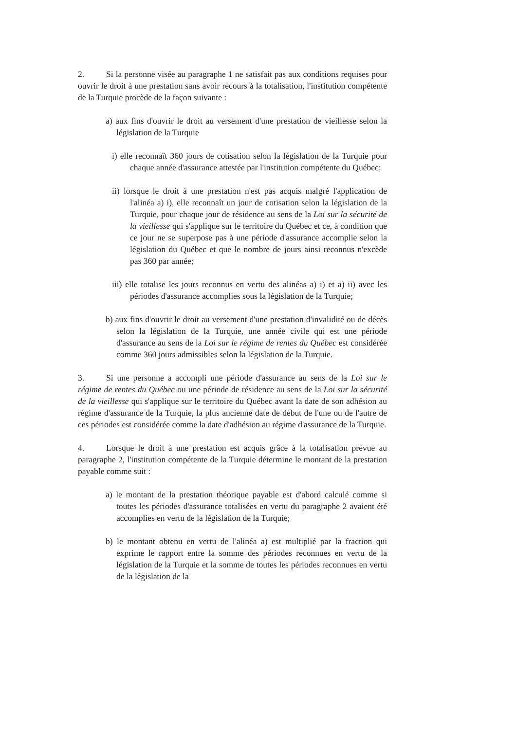2. Si la personne visée au paragraphe 1 ne satisfait pas aux conditions requises pour ouvrir le droit à une prestation sans avoir recours à la totalisation, l'institution compétente de la Turquie procède de la façon suivante :
a) aux fins d'ouvrir le droit au versement d'une prestation de vieillesse selon la législation de la Turquie
i) elle reconnaît 360 jours de cotisation selon la législation de la Turquie pour chaque année d'assurance attestée par l'institution compétente du Québec;
ii) lorsque le droit à une prestation n'est pas acquis malgré l'application de l'alinéa a) i), elle reconnaît un jour de cotisation selon la législation de la Turquie, pour chaque jour de résidence au sens de la Loi sur la sécurité de la vieillesse qui s'applique sur le territoire du Québec et ce, à condition que ce jour ne se superpose pas à une période d'assurance accomplie selon la législation du Québec et que le nombre de jours ainsi reconnus n'excède pas 360 par année;
iii) elle totalise les jours reconnus en vertu des alinéas a) i) et a) ii) avec les périodes d'assurance accomplies sous la législation de la Turquie;
b) aux fins d'ouvrir le droit au versement d'une prestation d'invalidité ou de décès selon la législation de la Turquie, une année civile qui est une période d'assurance au sens de la Loi sur le régime de rentes du Québec est considérée comme 360 jours admissibles selon la législation de la Turquie.
3. Si une personne a accompli une période d'assurance au sens de la Loi sur le régime de rentes du Québec ou une période de résidence au sens de la Loi sur la sécurité de la vieillesse qui s'applique sur le territoire du Québec avant la date de son adhésion au régime d'assurance de la Turquie, la plus ancienne date de début de l'une ou de l'autre de ces périodes est considérée comme la date d'adhésion au régime d'assurance de la Turquie.
4. Lorsque le droit à une prestation est acquis grâce à la totalisation prévue au paragraphe 2, l'institution compétente de la Turquie détermine le montant de la prestation payable comme suit :
a) le montant de la prestation théorique payable est d'abord calculé comme si toutes les périodes d'assurance totalisées en vertu du paragraphe 2 avaient été accomplies en vertu de la législation de la Turquie;
b) le montant obtenu en vertu de l'alinéa a) est multiplié par la fraction qui exprime le rapport entre la somme des périodes reconnues en vertu de la législation de la Turquie et la somme de toutes les périodes reconnues en vertu de la législation de la